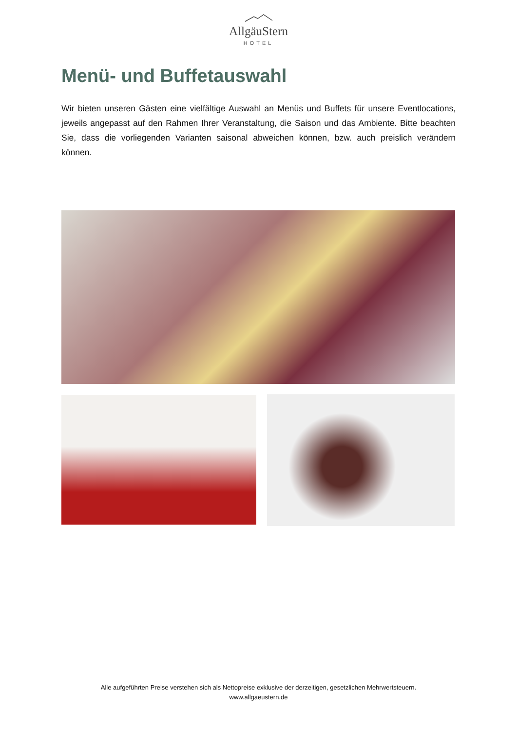AllgäuStern
HOTEL
Menü- und Buffetauswahl
Wir bieten unseren Gästen eine vielfältige Auswahl an Menüs und Buffets für unsere Eventlocations, jeweils angepasst auf den Rahmen Ihrer Veranstaltung, die Saison und das Ambiente. Bitte beachten Sie, dass die vorliegenden Varianten saisonal abweichen können, bzw. auch preislich verändern können.
Alle aufgeführten Preise verstehen sich als Nettopreise exklusive der derzeitigen, gesetzlichen Mehrwertsteuern.
www.allgaeustern.de